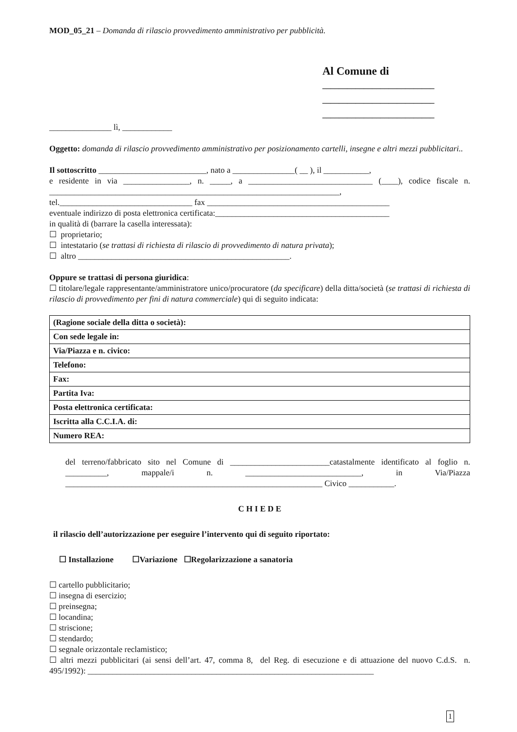MOD_05_21 – Domanda di rilascio provvedimento amministrativo per pubblicità.
Al Comune di
___________________________
___________________________
___________________________
_______________ lì, ____________
Oggetto: domanda di rilascio provvedimento amministrativo per posizionamento cartelli, insegne e altri mezzi pubblicitari..
Il sottoscritto __________________________, nato a _______________( __ ), il ___________,
e residente in via ________________, n. _____, a ______________________________ (____), codice fiscale n. ______________________________________________________________________,
tel.________________________________ fax ____________________________________________
eventuale indirizzo di posta elettronica certificata:__________________________________________
in qualità di (barrare la casella interessata):
☐ proprietario;
☐ intestatario (se trattasi di richiesta di rilascio di provvedimento di natura privata);
☐ altro ___________________________________________________.
Oppure se trattasi di persona giuridica:
☐ titolare/legale rappresentante/amministratore unico/procuratore (da specificare) della ditta/società (se trattasi di richiesta di rilascio di provvedimento per fini di natura commerciale) qui di seguito indicata:
| (Ragione sociale della ditta o società): |
| Con sede legale in: |
| Via/Piazza e n. civico: |
| Telefono: |
| Fax: |
| Partita Iva: |
| Posta elettronica certificata: |
| Iscritta alla C.C.I.A. di: |
| Numero REA: |
del terreno/fabbricato sito nel Comune di ________________________catastalmente identificato al foglio n. __________, mappale/i n. ____________________________, in Via/Piazza ______________________________________________________________ Civico ___________.
C H I E D E
il rilascio dell’autorizzazione per eseguire l’intervento qui di seguito riportato:
☐ Installazione ☐Variazione ☐Regolarizzazione a sanatoria
☐ cartello pubblicitario;
☐ insegna di esercizio;
☐ preinsegna;
☐ locandina;
☐ striscione;
☐ stendardo;
☐ segnale orizzontale reclamistico;
☐ altri mezzi pubblicitari (ai sensi dell’art. 47, comma 8, del Reg. di esecuzione e di attuazione del nuovo C.d.S. n. 495/1992): _____________________________________________________________________
1